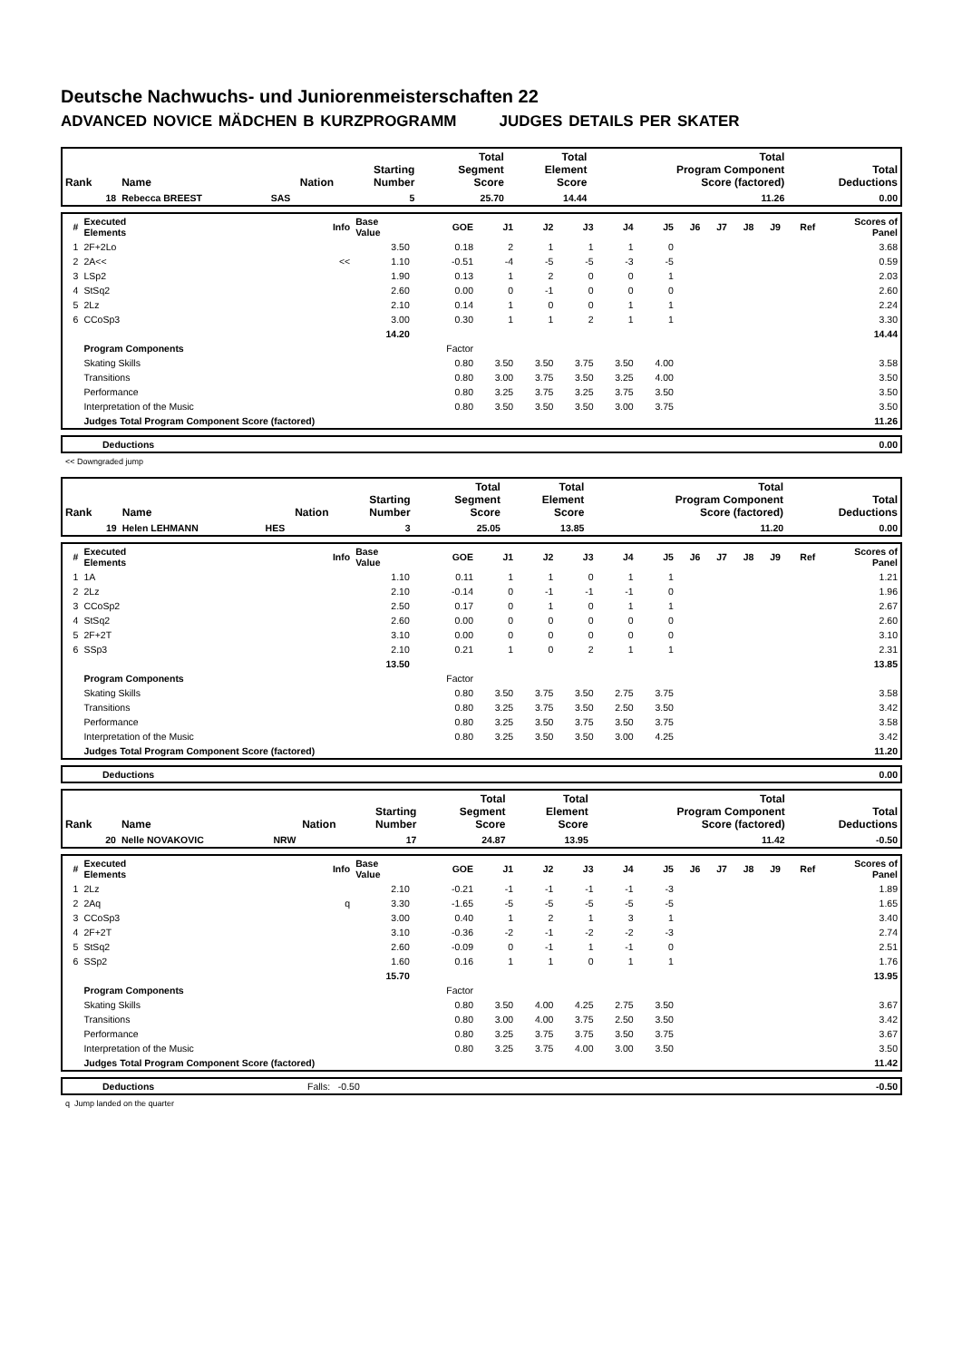Deutsche Nachwuchs- und Juniorenmeisterschaften 22
ADVANCED NOVICE MÄDCHEN B KURZPROGRAMM JUDGES DETAILS PER SKATER
| Rank | Name | Nation | Starting Number | Total Segment Score | Total Element Score | Total Program Component Score (factored) | Total Deductions |
| --- | --- | --- | --- | --- | --- | --- | --- |
| 18 | Rebecca BREEST | SAS | 5 | 25.70 | 14.44 | 11.26 | 0.00 |
| # | Executed Elements | Info | Base Value | GOE | J1 | J2 | J3 | J4 | J5 | J6 | J7 | J8 | J9 | Ref | Scores of Panel |
| --- | --- | --- | --- | --- | --- | --- | --- | --- | --- | --- | --- | --- | --- | --- | --- |
| 1 | 2F+2Lo | | 3.50 | 0.18 | 2 | 1 | 1 | 1 | 0 | | | | | | 3.68 |
| 2 | 2A<< | << | 1.10 | -0.51 | -4 | -5 | -5 | -3 | -5 | | | | | | 0.59 |
| 3 | LSp2 | | 1.90 | 0.13 | 1 | 2 | 0 | 0 | 1 | | | | | | 2.03 |
| 4 | StSq2 | | 2.60 | 0.00 | 0 | -1 | 0 | 0 | 0 | | | | | | 2.60 |
| 5 | 2Lz | | 2.10 | 0.14 | 1 | 0 | 0 | 1 | 1 | | | | | | 2.24 |
| 6 | CCoSp3 | | 3.00 | 0.30 | 1 | 1 | 2 | 1 | 1 | | | | | | 3.30 |
| | | | 14.20 | | | | | | | | | | | | 14.44 |
| | Program Components | | | Factor | | | | | | | | | | | |
| | Skating Skills | | | 0.80 | 3.50 | 3.50 | 3.75 | 3.50 | 4.00 | | | | | | 3.58 |
| | Transitions | | | 0.80 | 3.00 | 3.75 | 3.50 | 3.25 | 4.00 | | | | | | 3.50 |
| | Performance | | | 0.80 | 3.25 | 3.75 | 3.25 | 3.75 | 3.50 | | | | | | 3.50 |
| | Interpretation of the Music | | | 0.80 | 3.50 | 3.50 | 3.50 | 3.00 | 3.75 | | | | | | 3.50 |
| | Judges Total Program Component Score (factored) | | | | | | | | | | | | | | 11.26 |
| | Deductions | 0.00 |
<< Downgraded jump
| Rank | Name | Nation | Starting Number | Total Segment Score | Total Element Score | Total Program Component Score (factored) | Total Deductions |
| --- | --- | --- | --- | --- | --- | --- | --- |
| 19 | Helen LEHMANN | HES | 3 | 25.05 | 13.85 | 11.20 | 0.00 |
| # | Executed Elements | Info | Base Value | GOE | J1 | J2 | J3 | J4 | J5 | J6 | J7 | J8 | J9 | Ref | Scores of Panel |
| --- | --- | --- | --- | --- | --- | --- | --- | --- | --- | --- | --- | --- | --- | --- | --- |
| 1 | 1A | | 1.10 | 0.11 | 1 | 1 | 0 | 1 | 1 | | | | | | 1.21 |
| 2 | 2Lz | | 2.10 | -0.14 | 0 | -1 | -1 | -1 | 0 | | | | | | 1.96 |
| 3 | CCoSp2 | | 2.50 | 0.17 | 0 | 1 | 0 | 1 | 1 | | | | | | 2.67 |
| 4 | StSq2 | | 2.60 | 0.00 | 0 | 0 | 0 | 0 | 0 | | | | | | 2.60 |
| 5 | 2F+2T | | 3.10 | 0.00 | 0 | 0 | 0 | 0 | 0 | | | | | | 3.10 |
| 6 | SSp3 | | 2.10 | 0.21 | 1 | 0 | 2 | 1 | 1 | | | | | | 2.31 |
| | | | 13.50 | | | | | | | | | | | | 13.85 |
| | Program Components | | | Factor | | | | | | | | | | | |
| | Skating Skills | | | 0.80 | 3.50 | 3.75 | 3.50 | 2.75 | 3.75 | | | | | | 3.58 |
| | Transitions | | | 0.80 | 3.25 | 3.75 | 3.50 | 2.50 | 3.50 | | | | | | 3.42 |
| | Performance | | | 0.80 | 3.25 | 3.50 | 3.75 | 3.50 | 3.75 | | | | | | 3.58 |
| | Interpretation of the Music | | | 0.80 | 3.25 | 3.50 | 3.50 | 3.00 | 4.25 | | | | | | 3.42 |
| | Judges Total Program Component Score (factored) | | | | | | | | | | | | | | 11.20 |
| | Deductions | 0.00 |
| Rank | Name | Nation | Starting Number | Total Segment Score | Total Element Score | Total Program Component Score (factored) | Total Deductions |
| --- | --- | --- | --- | --- | --- | --- | --- |
| 20 | Nelle NOVAKOVIC | NRW | 17 | 24.87 | 13.95 | 11.42 | -0.50 |
| # | Executed Elements | Info | Base Value | GOE | J1 | J2 | J3 | J4 | J5 | J6 | J7 | J8 | J9 | Ref | Scores of Panel |
| --- | --- | --- | --- | --- | --- | --- | --- | --- | --- | --- | --- | --- | --- | --- | --- |
| 1 | 2Lz | | 2.10 | -0.21 | -1 | -1 | -1 | -1 | -3 | | | | | | 1.89 |
| 2 | 2Aq | q | 3.30 | -1.65 | -5 | -5 | -5 | -5 | -5 | | | | | | 1.65 |
| 3 | CCoSp3 | | 3.00 | 0.40 | 1 | 2 | 1 | 3 | 1 | | | | | | 3.40 |
| 4 | 2F+2T | | 3.10 | -0.36 | -2 | -1 | -2 | -2 | -3 | | | | | | 2.74 |
| 5 | StSq2 | | 2.60 | -0.09 | 0 | -1 | 1 | -1 | 0 | | | | | | 2.51 |
| 6 | SSp2 | | 1.60 | 0.16 | 1 | 1 | 0 | 1 | 1 | | | | | | 1.76 |
| | | | 15.70 | | | | | | | | | | | | 13.95 |
| | Program Components | | | Factor | | | | | | | | | | | |
| | Skating Skills | | | 0.80 | 3.50 | 4.00 | 4.25 | 2.75 | 3.50 | | | | | | 3.67 |
| | Transitions | | | 0.80 | 3.00 | 4.00 | 3.75 | 2.50 | 3.50 | | | | | | 3.42 |
| | Performance | | | 0.80 | 3.25 | 3.75 | 3.75 | 3.50 | 3.75 | | | | | | 3.67 |
| | Interpretation of the Music | | | 0.80 | 3.25 | 3.75 | 4.00 | 3.00 | 3.50 | | | | | | 3.50 |
| | Judges Total Program Component Score (factored) | | | | | | | | | | | | | | 11.42 |
| | Deductions | Falls: -0.50 | -0.50 |
q Jump landed on the quarter